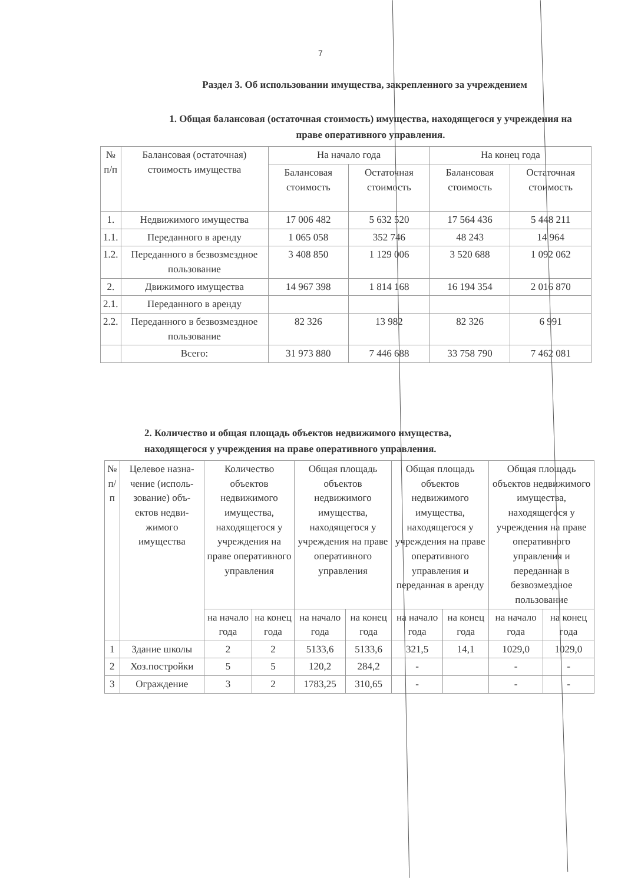7
Раздел 3. Об использовании имущества, закрепленного за учреждением
1. Общая балансовая (остаточная стоимость) имущества, находящегося у учреждения на праве оперативного управления.
| № п/п | Балансовая (остаточная) стоимость имущества | На начало года | | На конец года | |
| --- | --- | --- | --- | --- | --- |
| | | Балансовая стоимость | Остаточная стоимость | Балансовая стоимость | Остаточная стоимость |
| 1. | Недвижимого имущества | 17 006 482 | 5 632 520 | 17 564 436 | 5 448 211 |
| 1.1. | Переданного в аренду | 1 065 058 | 352 746 | 48 243 | 14 964 |
| 1.2. | Переданного в безвозмездное пользование | 3 408 850 | 1 129 006 | 3 520 688 | 1 092 062 |
| 2. | Движимого имущества | 14 967 398 | 1 814 168 | 16 194 354 | 2 016 870 |
| 2.1. | Переданного в аренду | | | | |
| 2.2. | Переданного в безвозмездное пользование | 82 326 | 13 982 | 82 326 | 6 991 |
| | Всего: | 31 973 880 | 7 446 688 | 33 758 790 | 7 462 081 |
2. Количество и общая площадь объектов недвижимого имущества,
находящегося у учреждения на праве оперативного управления.
| № п/п | Целевое назна-чение (исполь-зование) объ-ектов недви-жимого имущества | Количество объектов недвижимого имущества, находящегося у учреждения на праве оперативного управления | | Общая площадь объектов недвижимого имущества, находящегося у учреждения на праве оперативного управления | | Общая площадь объектов недвижимого имущества, находящегося у учреждения на праве оперативного управления и переданная в аренду | | Общая площадь объектов недвижимого имущества, находящегося у учреждения на праве оперативного управления и переданная в безвозмездное пользование | |
| --- | --- | --- | --- | --- | --- | --- | --- | --- | --- |
| | | на начало года | на конец года | на начало года | на конец года | на начало года | на конец года | на начало года | на конец года |
| 1 | Здание школы | 2 | 2 | 5133,6 | 5133,6 | 321,5 | 14,1 | 1029,0 | 1029,0 |
| 2 | Хоз.постройки | 5 | 5 | 120,2 | 284,2 | - | | - | - |
| 3 | Ограждение | 3 | 2 | 1783,25 | 310,65 | - | | - | - |